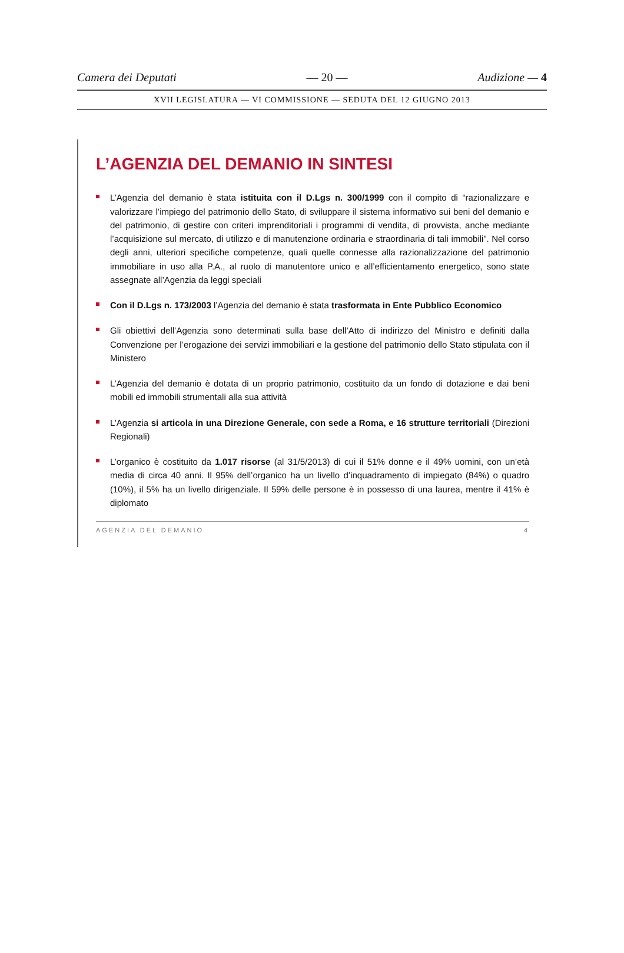Camera dei Deputati — 20 — Audizione — 4
XVII LEGISLATURA — VI COMMISSIONE — SEDUTA DEL 12 GIUGNO 2013
L’AGENZIA DEL DEMANIO IN SINTESI
L’Agenzia del demanio è stata istituita con il D.Lgs n. 300/1999 con il compito di “razionalizzare e valorizzare l’impiego del patrimonio dello Stato, di sviluppare il sistema informativo sui beni del demanio e del patrimonio, di gestire con criteri imprenditoriali i programmi di vendita, di provvista, anche mediante l’acquisizione sul mercato, di utilizzo e di manutenzione ordinaria e straordinaria di tali immobili”. Nel corso degli anni, ulteriori specifiche competenze, quali quelle connesse alla razionalizzazione del patrimonio immobiliare in uso alla P.A., al ruolo di manutentore unico e all’efficientamento energetico, sono state assegnate all’Agenzia da leggi speciali
Con il D.Lgs n. 173/2003 l’Agenzia del demanio è stata trasformata in Ente Pubblico Economico
Gli obiettivi dell’Agenzia sono determinati sulla base dell’Atto di indirizzo del Ministro e definiti dalla Convenzione per l’erogazione dei servizi immobiliari e la gestione del patrimonio dello Stato stipulata con il Ministero
L’Agenzia del demanio è dotata di un proprio patrimonio, costituito da un fondo di dotazione e dai beni mobili ed immobili strumentali alla sua attività
L’Agenzia si articola in una Direzione Generale, con sede a Roma, e 16 strutture territoriali (Direzioni Regionali)
L’organico è costituito da 1.017 risorse (al 31/5/2013) di cui il 51% donne e il 49% uomini, con un’età media di circa 40 anni. Il 95% dell’organico ha un livello d’inquadramento di impiegato (84%) o quadro (10%), il 5% ha un livello dirigenziale. Il 59% delle persone è in possesso di una laurea, mentre il 41% è diplomato
AGENZIA DEL DEMANIO 4